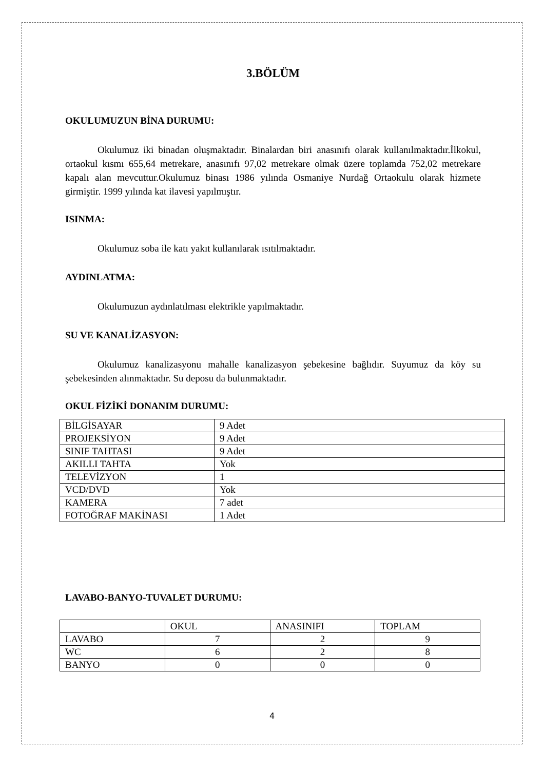3.BÖLÜM
OKULUMUZUN BİNA DURUMU:
Okulumuz iki binadan oluşmaktadır. Binalardan biri anasınıfı olarak kullanılmaktadır.İlkokul, ortaokul kısmı 655,64 metrekare, anasınıfı 97,02 metrekare olmak üzere toplamda 752,02 metrekare kapalı alan mevcuttur.Okulumuz binası 1986 yılında Osmaniye Nurdağ Ortaokulu olarak hizmete girmiştir. 1999 yılında kat ilavesi yapılmıştır.
ISINMA:
Okulumuz soba ile katı yakıt kullanılarak ısıtılmaktadır.
AYDINLATMA:
Okulumuzun aydınlatılması elektrikle yapılmaktadır.
SU VE KANALİZASYON:
Okulumuz kanalizasyonu mahalle kanalizasyon şebekesine bağlıdır. Suyumuz da köy su şebekesinden alınmaktadır. Su deposu da bulunmaktadır.
OKUL FİZİKİ DONANIM DURUMU:
| BİLGİSAYAR | 9 Adet |
| PROJEKSİYON | 9 Adet |
| SINIF TAHTASI | 9 Adet |
| AKILLI TAHTA | Yok |
| TELEVİZYON | 1 |
| VCD/DVD | Yok |
| KAMERA | 7 adet |
| FOTOĞRAF MAKİNASI | 1 Adet |
LAVABO-BANYO-TUVALET DURUMU:
| | OKUL | ANASINIFI | TOPLAM |
| LAVABO | 7 | 2 | 9 |
| WC | 6 | 2 | 8 |
| BANYO | 0 | 0 | 0 |
4